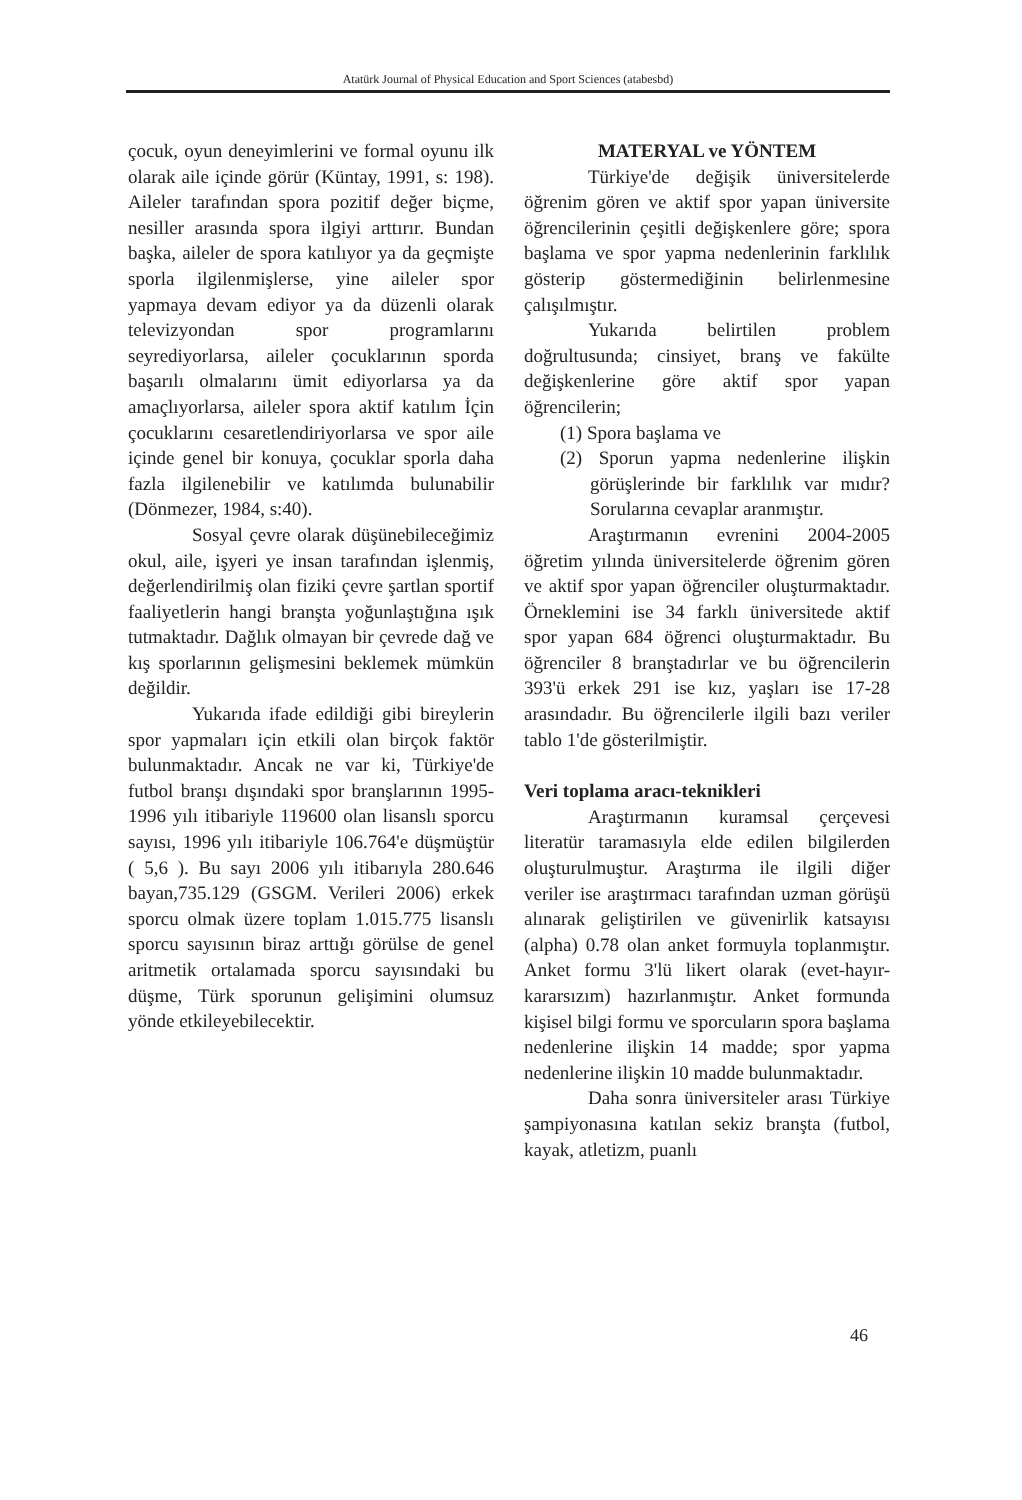Atatürk Journal of Physical Education and Sport Sciences (atabesbd)
çocuk, oyun deneyimlerini ve formal oyunu ilk olarak aile içinde görür (Küntay, 1991, s: 198). Aileler tarafından spora pozitif değer biçme, nesiller arasında spora ilgiyi arttırır. Bundan başka, aileler de spora katılıyor ya da geçmişte sporla ilgilenmişlerse, yine aileler spor yapmaya devam ediyor ya da düzenli olarak televizyondan spor programlarını seyrediyorlarsa, aileler çocuklarının sporda başarılı olmalarını ümit ediyorlarsa ya da amaçlıyorlarsa, aileler spora aktif katılım İçin çocuklarını cesaretlendiriyorlarsa ve spor aile içinde genel bir konuya, çocuklar sporla daha fazla ilgilenebilir ve katılımda bulunabilir (Dönmezer, 1984, s:40).
Sosyal çevre olarak düşünebileceğimiz okul, aile, işyeri ye insan tarafından işlenmiş, değerlendirilmiş olan fiziki çevre şartlan sportif faaliyetlerin hangi branşta yoğunlaştığına ışık tutmaktadır. Dağlık olmayan bir çevrede dağ ve kış sporlarının gelişmesini beklemek mümkün değildir.
Yukarıda ifade edildiği gibi bireylerin spor yapmaları için etkili olan birçok faktör bulunmaktadır. Ancak ne var ki, Türkiye'de futbol branşı dışındaki spor branşlarının 1995-1996 yılı itibariyle 119600 olan lisanslı sporcu sayısı, 1996 yılı itibariyle 106.764'e düşmüştür ( 5,6 ). Bu sayı 2006 yılı itibarıyla 280.646 bayan,735.129 (GSGM. Verileri 2006) erkek sporcu olmak üzere toplam 1.015.775 lisanslı sporcu sayısının biraz arttığı görülse de genel aritmetik ortalamada sporcu sayısındaki bu düşme, Türk sporunun gelişimini olumsuz yönde etkileyebilecektir.
MATERYAL ve YÖNTEM
Türkiye'de değişik üniversitelerde öğrenim gören ve aktif spor yapan üniversite öğrencilerinin çeşitli değişkenlere göre; spora başlama ve spor yapma nedenlerinin farklılık gösterip göstermediğinin belirlenmesine çalışılmıştır.
Yukarıda belirtilen problem doğrultusunda; cinsiyet, branş ve fakülte değişkenlerine göre aktif spor yapan öğrencilerin;
(1) Spora başlama ve
(2) Sporun yapma nedenlerine ilişkin görüşlerinde bir farklılık var mıdır? Sorularına cevaplar aranmıştır.
Araştırmanın evrenini 2004-2005 öğretim yılında üniversitelerde öğrenim gören ve aktif spor yapan öğrenciler oluşturmaktadır. Örneklemini ise 34 farklı üniversitede aktif spor yapan 684 öğrenci oluşturmaktadır. Bu öğrenciler 8 branştadırlar ve bu öğrencilerin 393'ü erkek 291 ise kız, yaşları ise 17-28 arasındadır. Bu öğrencilerle ilgili bazı veriler tablo 1'de gösterilmiştir.
Veri toplama aracı-teknikleri
Araştırmanın kuramsal çerçevesi literatür taramasıyla elde edilen bilgilerden oluşturulmuştur. Araştırma ile ilgili diğer veriler ise araştırmacı tarafından uzman görüşü alınarak geliştirilen ve güvenirlik katsayısı (alpha) 0.78 olan anket formuyla toplanmıştır. Anket formu 3'lü likert olarak (evet-hayır-kararsızım) hazırlanmıştır. Anket formunda kişisel bilgi formu ve sporcuların spora başlama nedenlerine ilişkin 14 madde; spor yapma nedenlerine ilişkin 10 madde bulunmaktadır.
Daha sonra üniversiteler arası Türkiye şampiyonasına katılan sekiz branşta (futbol, kayak, atletizm, puanlı
46